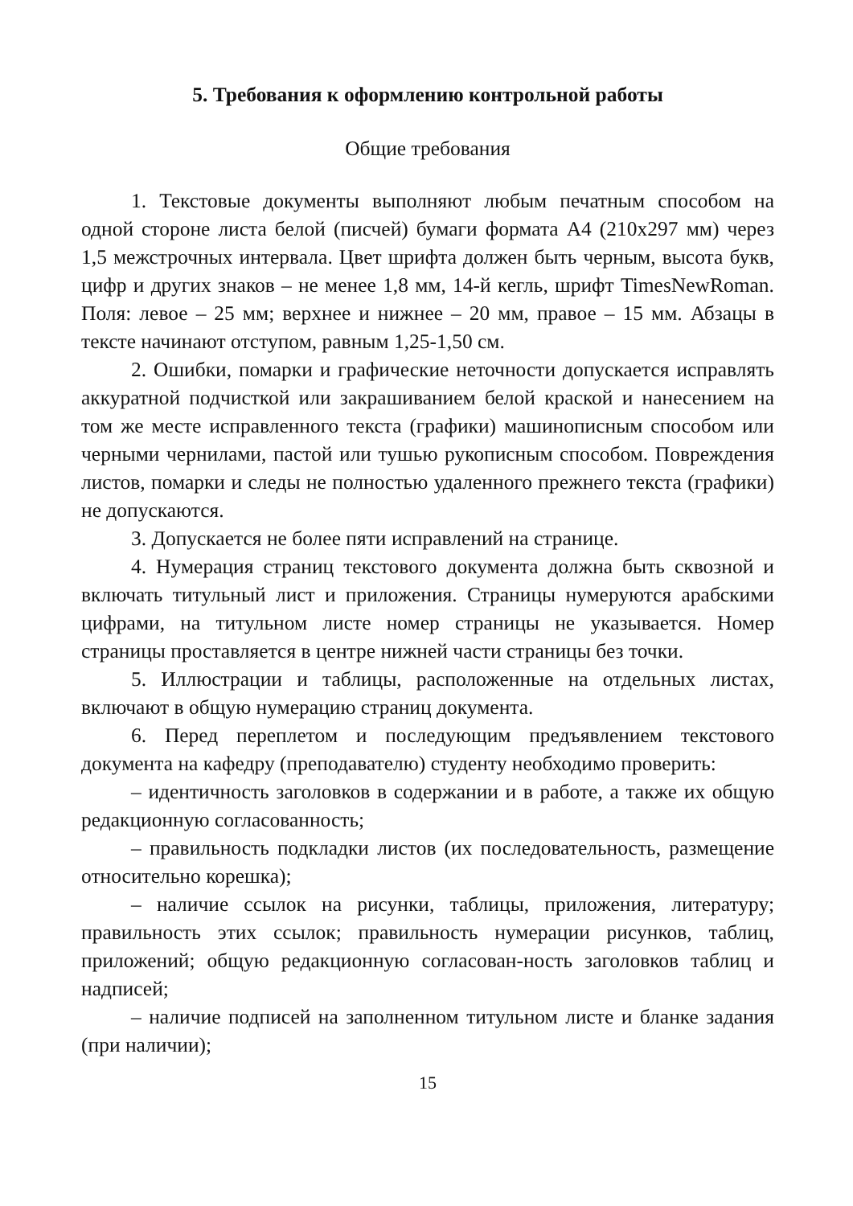5. Требования к оформлению контрольной работы
Общие требования
1. Текстовые документы выполняют любым печатным способом на одной стороне листа белой (писчей) бумаги формата А4 (210х297 мм) через 1,5 межстрочных интервала. Цвет шрифта должен быть черным, высота букв, цифр и других знаков – не менее 1,8 мм, 14-й кегль, шрифт TimesNewRoman. Поля: левое – 25 мм; верхнее и нижнее – 20 мм, правое – 15 мм. Абзацы в тексте начинают отступом, равным 1,25-1,50 см.
2. Ошибки, помарки и графические неточности допускается исправлять аккуратной подчисткой или закрашиванием белой краской и нанесением на том же месте исправленного текста (графики) машинописным способом или черными чернилами, пастой или тушью рукописным способом. Повреждения листов, помарки и следы не полностью удаленного прежнего текста (графики) не допускаются.
3. Допускается не более пяти исправлений на странице.
4. Нумерация страниц текстового документа должна быть сквозной и включать титульный лист и приложения. Страницы нумеруются арабскими цифрами, на титульном листе номер страницы не указывается. Номер страницы проставляется в центре нижней части страницы без точки.
5. Иллюстрации и таблицы, расположенные на отдельных листах, включают в общую нумерацию страниц документа.
6. Перед переплетом и последующим предъявлением текстового документа на кафедру (преподавателю) студенту необходимо проверить:
– идентичность заголовков в содержании и в работе, а также их общую редакционную согласованность;
– правильность подкладки листов (их последовательность, размещение относительно корешка);
– наличие ссылок на рисунки, таблицы, приложения, литературу; правильность этих ссылок; правильность нумерации рисунков, таблиц, приложений; общую редакционную согласован-ность заголовков таблиц и надписей;
– наличие подписей на заполненном титульном листе и бланке задания (при наличии);
15